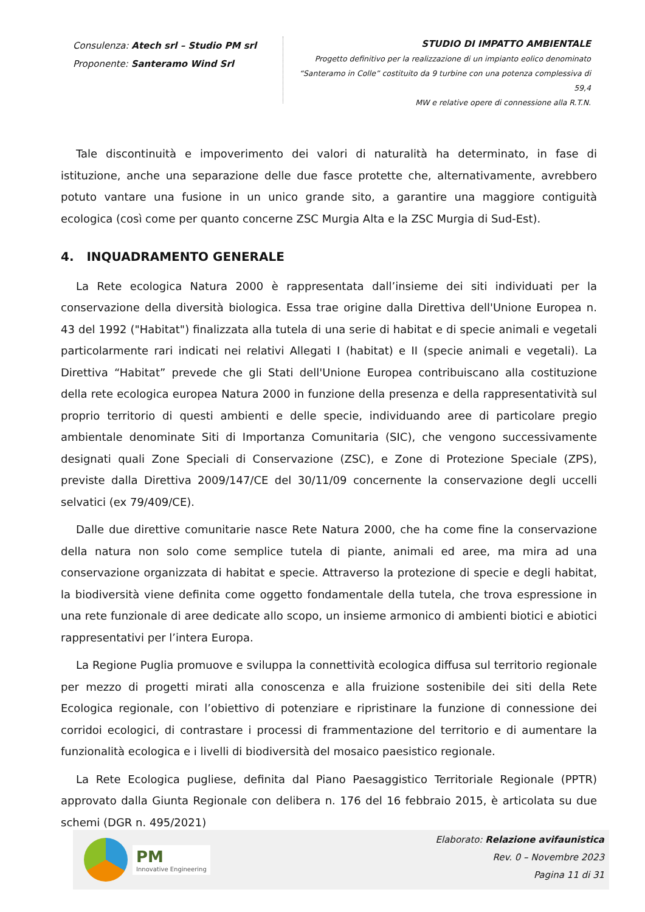Consulenza: Atech srl – Studio PM srl
Proponente: Santeramo Wind Srl
STUDIO DI IMPATTO AMBIENTALE
Progetto definitivo per la realizzazione di un impianto eolico denominato
“Santeramo in Colle” costituito da 9 turbine con una potenza complessiva di 59,4
MW e relative opere di connessione alla R.T.N.
Tale discontinuità e impoverimento dei valori di naturalità ha determinato, in fase di istituzione, anche una separazione delle due fasce protette che, alternativamente, avrebbero potuto vantare una fusione in un unico grande sito, a garantire una maggiore contiguità ecologica (così come per quanto concerne ZSC Murgia Alta e la ZSC Murgia di Sud-Est).
4. INQUADRAMENTO GENERALE
La Rete ecologica Natura 2000 è rappresentata dall’insieme dei siti individuati per la conservazione della diversità biologica. Essa trae origine dalla Direttiva dell'Unione Europea n. 43 del 1992 ("Habitat") finalizzata alla tutela di una serie di habitat e di specie animali e vegetali particolarmente rari indicati nei relativi Allegati I (habitat) e II (specie animali e vegetali). La Direttiva “Habitat” prevede che gli Stati dell'Unione Europea contribuiscano alla costituzione della rete ecologica europea Natura 2000 in funzione della presenza e della rappresentatività sul proprio territorio di questi ambienti e delle specie, individuando aree di particolare pregio ambientale denominate Siti di Importanza Comunitaria (SIC), che vengono successivamente designati quali Zone Speciali di Conservazione (ZSC), e Zone di Protezione Speciale (ZPS), previste dalla Direttiva 2009/147/CE del 30/11/09 concernente la conservazione degli uccelli selvatici (ex 79/409/CE).
Dalle due direttive comunitarie nasce Rete Natura 2000, che ha come fine la conservazione della natura non solo come semplice tutela di piante, animali ed aree, ma mira ad una conservazione organizzata di habitat e specie. Attraverso la protezione di specie e degli habitat, la biodiversità viene definita come oggetto fondamentale della tutela, che trova espressione in una rete funzionale di aree dedicate allo scopo, un insieme armonico di ambienti biotici e abiotici rappresentativi per l’intera Europa.
La Regione Puglia promuove e sviluppa la connettività ecologica diffusa sul territorio regionale per mezzo di progetti mirati alla conoscenza e alla fruizione sostenibile dei siti della Rete Ecologica regionale, con l’obiettivo di potenziare e ripristinare la funzione di connessione dei corridoi ecologici, di contrastare i processi di frammentazione del territorio e di aumentare la funzionalità ecologica e i livelli di biodiversità del mosaico paesistico regionale.
La Rete Ecologica pugliese, definita dal Piano Paesaggistico Territoriale Regionale (PPTR) approvato dalla Giunta Regionale con delibera n. 176 del 16 febbraio 2015, è articolata su due schemi (DGR n. 495/2021)
PM
Innovative Engineering
Elaborato: Relazione avifaunistica
Rev. 0 – Novembre 2023
Pagina 11 di 31